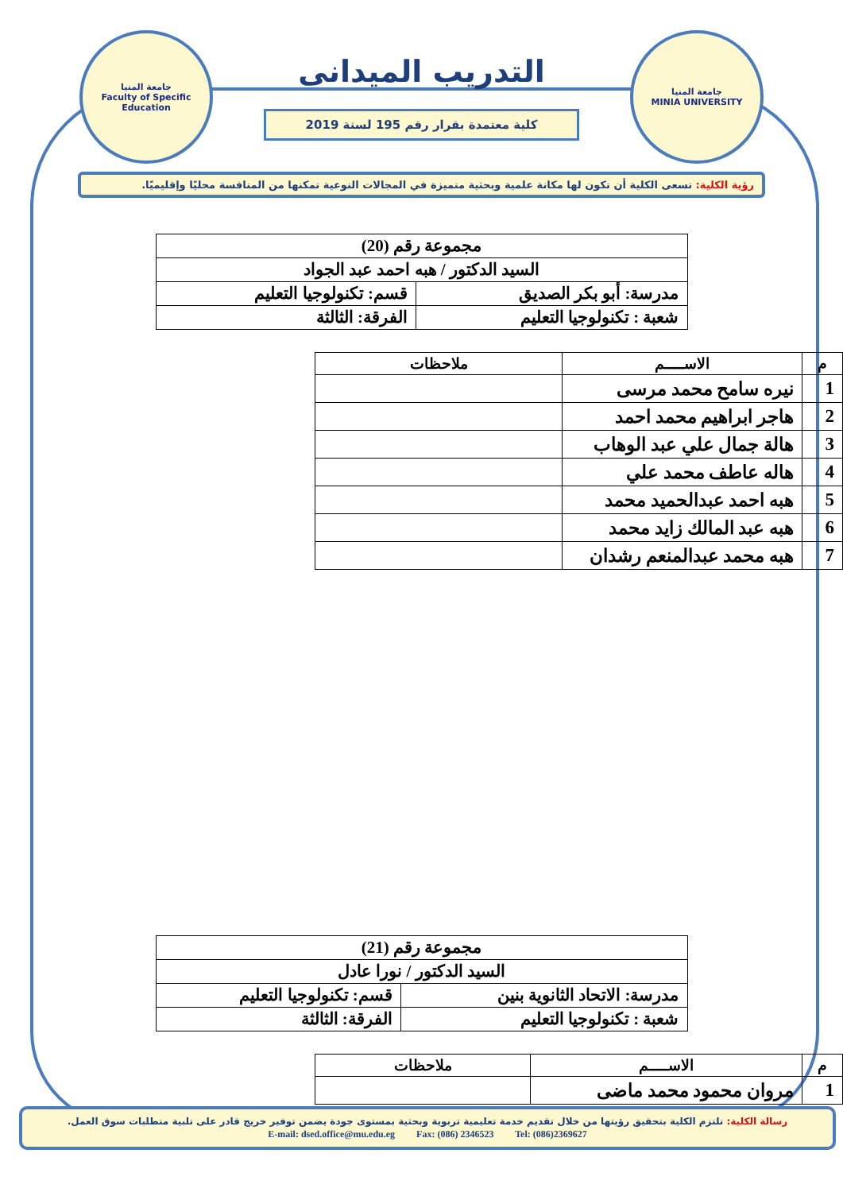جامعة المنيا
MINIA UNIVERSITY
التدريب الميدانى
كلية معتمدة بقرار رقم 195 لسنة 2019
جامعة المنيا
Faculty of Specific Education
رؤية الكلية: تسعى الكلية أن تكون لها مكانة علمية وبحثية متميزة في المجالات النوعية تمكنها من المنافسة محليًا وإقليميًا.
| مجموعة رقم (20) | |
| السيد الدكتور / هبه احمد عبد الجواد | |
| مدرسة: أبو بكر الصديق | قسم: تكنولوجيا التعليم |
| شعبة : تكنولوجيا التعليم | الفرقة: الثالثة |
| م | الاســــم | ملاحظات |
| --- | --- | --- |
| 1 | نيره سامح محمد مرسى | |
| 2 | هاجر ابراهيم محمد احمد | |
| 3 | هالة جمال علي عبد الوهاب | |
| 4 | هاله عاطف محمد علي | |
| 5 | هبه احمد عبدالحميد محمد | |
| 6 | هبه عبد المالك زايد محمد | |
| 7 | هبه محمد عبدالمنعم رشدان | |
| مجموعة رقم (21) | |
| السيد الدكتور / نورا عادل | |
| مدرسة: الاتحاد الثانوية بنين | قسم: تكنولوجيا التعليم |
| شعبة : تكنولوجيا التعليم | الفرقة: الثالثة |
| م | الاســــم | ملاحظات |
| --- | --- | --- |
| 1 | مروان محمود محمد ماضى | |
رسالة الكلية: تلتزم الكلية بتحقيق رؤيتها من خلال تقديم خدمة تعليمية تربوية وبحثية بمستوى جودة يضمن توفير خريج قادر على تلبية متطلبات سوق العمل.
E-mail: dsed.office@mu.edu.eg Fax: (086) 2346523 Tel: (086)2369627